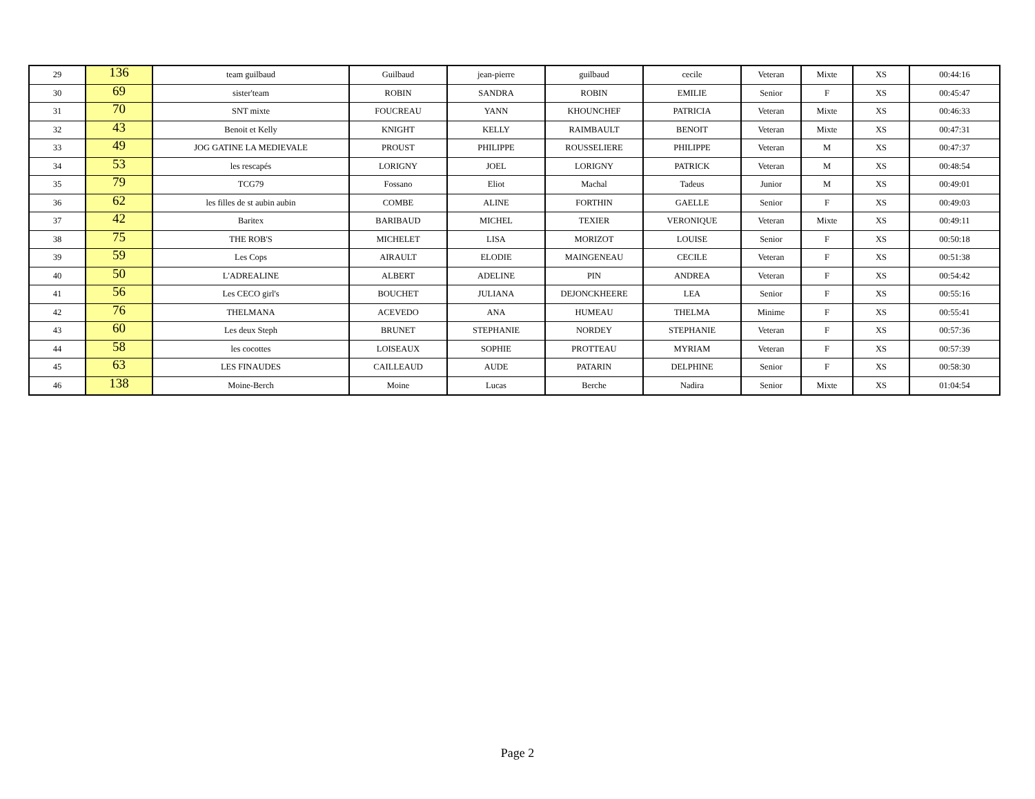| 29 | 136 | team guilbaud | Guilbaud | jean-pierre | guilbaud | cecile | Veteran | Mixte | XS | 00:44:16 |
| 30 | 69 | sister'team | ROBIN | SANDRA | ROBIN | EMILIE | Senior | F | XS | 00:45:47 |
| 31 | 70 | SNT mixte | FOUCREAU | YANN | KHOUNCHEF | PATRICIA | Veteran | Mixte | XS | 00:46:33 |
| 32 | 43 | Benoit et Kelly | KNIGHT | KELLY | RAIMBAULT | BENOIT | Veteran | Mixte | XS | 00:47:31 |
| 33 | 49 | JOG GATINE LA MEDIEVALE | PROUST | PHILIPPE | ROUSSELIERE | PHILIPPE | Veteran | M | XS | 00:47:37 |
| 34 | 53 | les rescapés | LORIGNY | JOEL | LORIGNY | PATRICK | Veteran | M | XS | 00:48:54 |
| 35 | 79 | TCG79 | Fossano | Eliot | Machal | Tadeus | Junior | M | XS | 00:49:01 |
| 36 | 62 | les filles de st aubin aubin | COMBE | ALINE | FORTHIN | GAELLE | Senior | F | XS | 00:49:03 |
| 37 | 42 | Baritex | BARIBAUD | MICHEL | TEXIER | VERONIQUE | Veteran | Mixte | XS | 00:49:11 |
| 38 | 75 | THE ROB'S | MICHELET | LISA | MORIZOT | LOUISE | Senior | F | XS | 00:50:18 |
| 39 | 59 | Les Cops | AIRAULT | ELODIE | MAINGENEAU | CECILE | Veteran | F | XS | 00:51:38 |
| 40 | 50 | L'ADREALINE | ALBERT | ADELINE | PIN | ANDREA | Veteran | F | XS | 00:54:42 |
| 41 | 56 | Les CECO girl's | BOUCHET | JULIANA | DEJONCKHEERE | LEA | Senior | F | XS | 00:55:16 |
| 42 | 76 | THELMANA | ACEVEDO | ANA | HUMEAU | THELMA | Minime | F | XS | 00:55:41 |
| 43 | 60 | Les deux Steph | BRUNET | STEPHANIE | NORDEY | STEPHANIE | Veteran | F | XS | 00:57:36 |
| 44 | 58 | les cocottes | LOISEAUX | SOPHIE | PROTTEAU | MYRIAM | Veteran | F | XS | 00:57:39 |
| 45 | 63 | LES FINAUDES | CAILLEAUD | AUDE | PATARIN | DELPHINE | Senior | F | XS | 00:58:30 |
| 46 | 138 | Moine-Berch | Moine | Lucas | Berche | Nadira | Senior | Mixte | XS | 01:04:54 |
Page 2